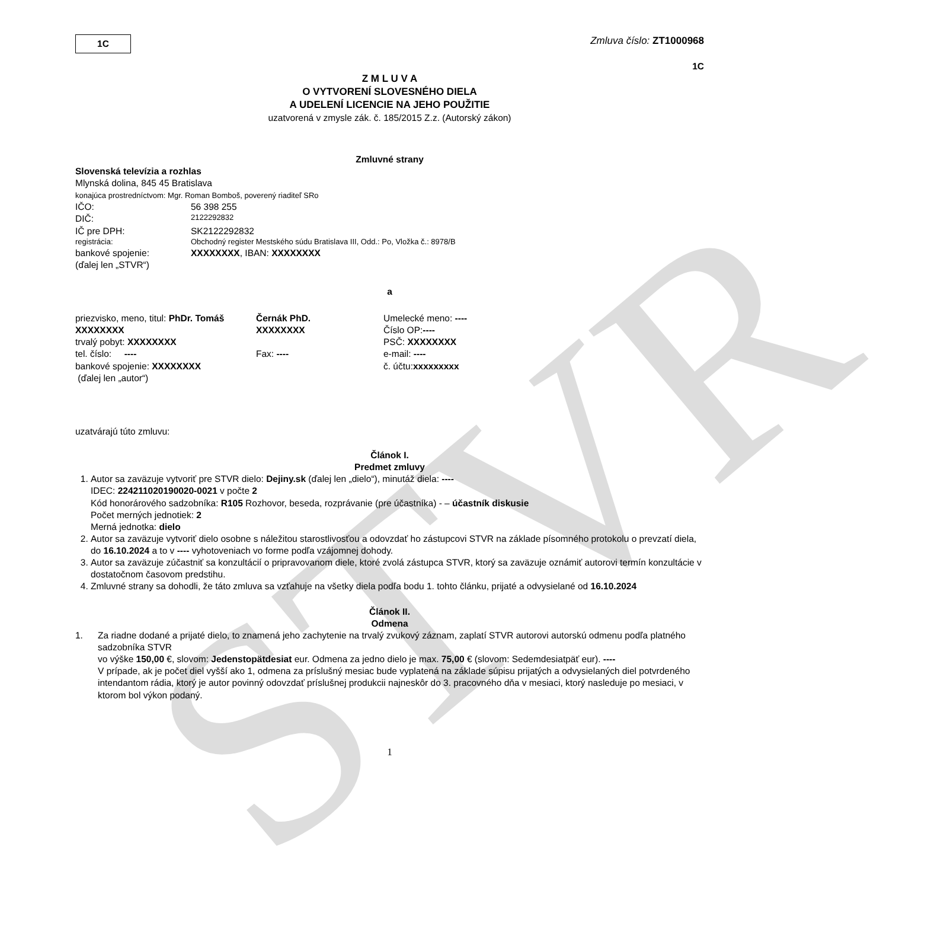STVR
1C
Zmluva číslo: ZT1000968
1C
Z M L U V A
O VYTVORENÍ SLOVESNÉHO DIELA
A UDELENÍ LICENCIE NA JEHO POUŽITIE
uzatvorená v zmysle zák. č. 185/2015 Z.z. (Autorský zákon)
Zmluvné strany
Slovenská televízia a rozhlas
Mlynská dolina, 845 45 Bratislava
konajúca prostredníctvom: Mgr. Roman Bomboš, poverený riaditeľ SRo
IČO:
56 398 255
DIČ:
2122292832
IČ pre DPH:
SK2122292832
registrácia:
Obchodný register Mestského súdu Bratislava III, Odd.: Po, Vložka č.: 8978/B
bankové spojenie:
XXXXXXXX, IBAN: XXXXXXXX
(ďalej len „STVR“)
a
priezvisko, meno, titul: PhDr. Tomáš
Černák PhD.
Umelecké meno: ----
XXXXXXXX
XXXXXXXX
Číslo OP:----
trvalý pobyt: XXXXXXXX
PSČ: XXXXXXXX
tel. číslo: ----
Fax: ----
e-mail: ----
bankové spojenie: XXXXXXXX
č. účtu:xxxxxxxxx
(ďalej len „autor“)
uzatvárajú túto zmluvu:
Článok I.
Predmet zmluvy
1. Autor sa zaväzuje vytvoriť pre STVR dielo: Dejiny.sk (ďalej len „dielo“), minutáž diela: ----
IDEC: 224211020190020-0021 v počte 2
Kód honorárového sadzobníka: R105 Rozhovor, beseda, rozprávanie (pre účastníka) - – účastník diskusie
Počet merných jednotiek: 2
Merná jednotka: dielo
2. Autor sa zaväzuje vytvoriť dielo osobne s náležitou starostlivosťou a odovzdať ho zástupcovi STVR na základe písomného protokolu o prevzatí diela, do 16.10.2024 a to v ---- vyhotoveniach vo forme podľa vzájomnej dohody.
3. Autor sa zaväzuje zúčastniť sa konzultácií o pripravovanom diele, ktoré zvolá zástupca STVR, ktorý sa zaväzuje oznámiť autorovi termín konzultácie v dostatočnom časovom predstihu.
4. Zmluvné strany sa dohodli, že táto zmluva sa vzťahuje na všetky diela podľa bodu 1. tohto článku, prijaté a odvysielané od 16.10.2024
Článok II.
Odmena
1. Za riadne dodané a prijaté dielo, to znamená jeho zachytenie na trvalý zvukový záznam, zaplatí STVR autorovi autorskú odmenu podľa platného sadzobníka STVR
vo výške 150,00 €, slovom: Jedenstopätdesiat eur. Odmena za jedno dielo je max. 75,00 € (slovom: Sedemdesiatpäť eur). ----
V prípade, ak je počet diel vyšší ako 1, odmena za príslušný mesiac bude vyplatená na základe súpisu prijatých a odvysielaných diel potvrdeného intendantom rádia, ktorý je autor povinný odovzdať príslušnej produkcii najneskôr do 3. pracovného dňa v mesiaci, ktorý nasleduje po mesiaci, v ktorom bol výkon podaný.
1